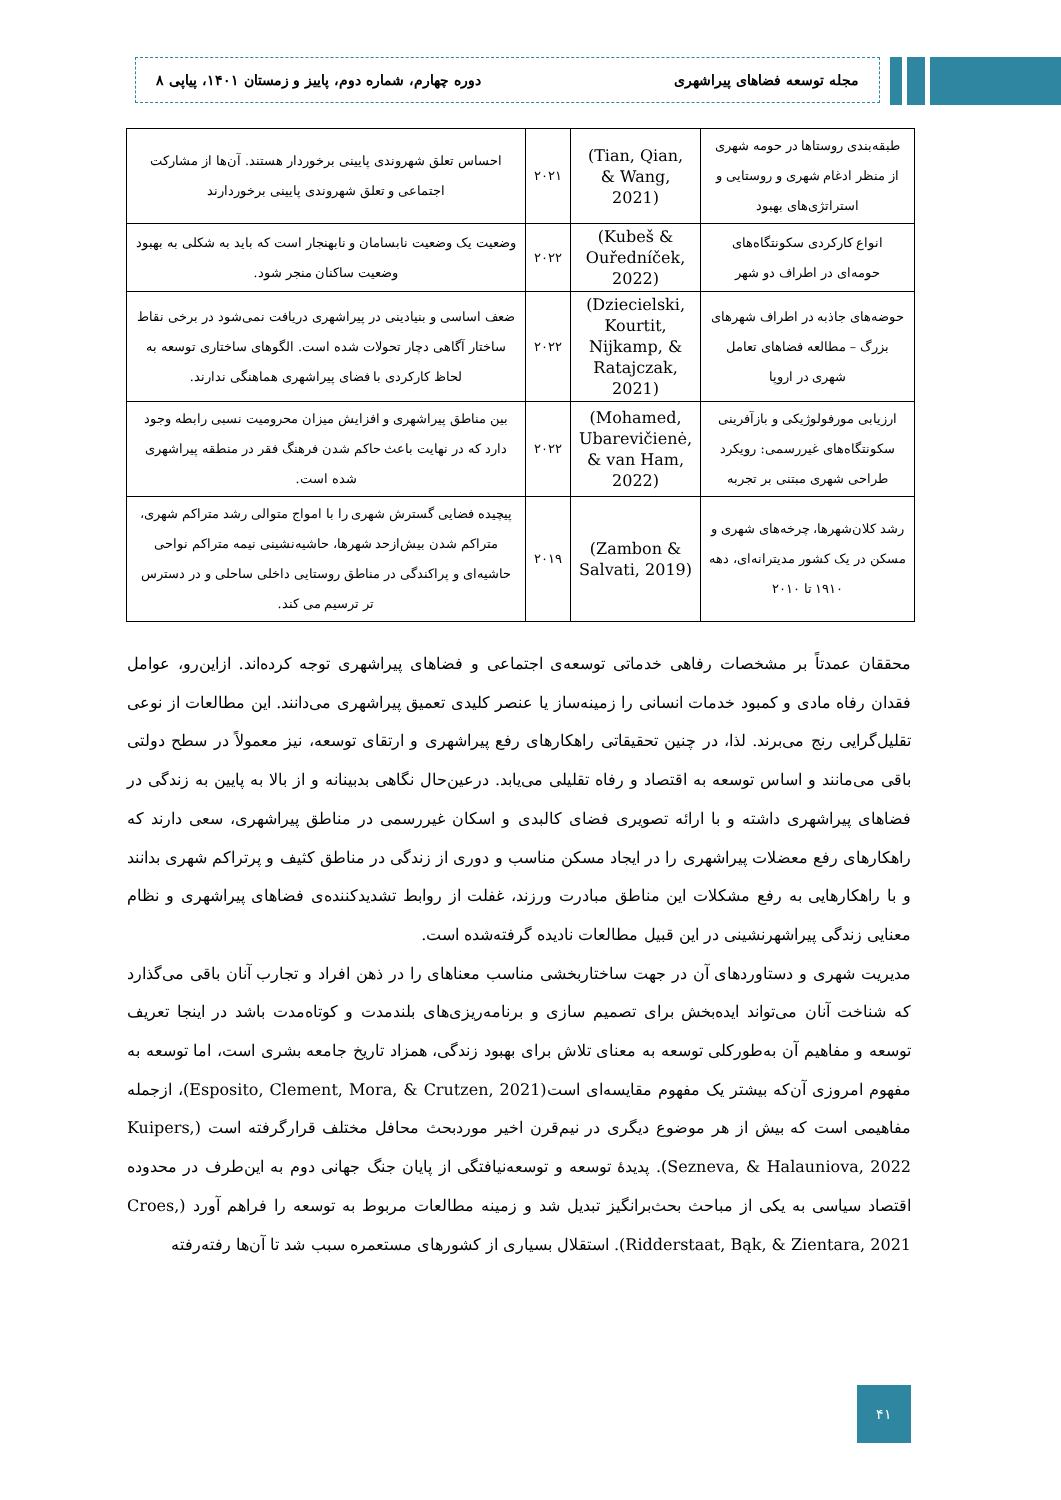مجله توسعه فضاهای پیراشهری دوره چهارم، شماره دوم، پاییز و زمستان ۱۴۰۱، پیاپی ۸
| طبقه‌بندی روستاها در حومه شهری از منظر ادغام شهری و روستایی و استراتژی‌های بهبود | (Tian, Qian, & Wang, 2021) | ۲۰۲۱ | احساس تعلق شهروندی پایینی برخوردار هستند. آن‌ها از مشارکت اجتماعی و تعلق شهروندی پایینی برخوردارند |
| انواع کارکردی سکونتگاه‌های حومه‌ای در اطراف دو شهر | (Kubeš & Ouředníček, 2022) | ۲۰۲۲ | وضعیت یک وضعیت نابسامان و نابهنجار است که باید به شکلی به بهبود وضعیت ساکنان منجر شود. |
| حوضه‌های جاذبه در اطراف شهرهای بزرگ – مطالعه فضاهای تعامل شهری در اروپا | (Dziecielski, Kourtit, Nijkamp, & Ratajczak, 2021) | ۲۰۲۲ | ضعف اساسی و بنیادینی در پیراشهری دریافت نمی‌شود در برخی نقاط ساختار آگاهی دچار تحولات شده است. الگوهای ساختاری توسعه به لحاظ کارکردی با فضای پیراشهری هماهنگی ندارند. |
| ارزیابی مورفولوژیکی و بازآفرینی سکونتگاه‌های غیررسمی: رویکرد طراحی شهری مبتنی بر تجربه | (Mohamed, Ubarevičienė, & van Ham, 2022) | ۲۰۲۲ | بین مناطق پیراشهری و افزایش میزان محرومیت نسبی رابطه وجود دارد که در نهایت باعث حاکم شدن فرهنگ فقر در منطقه پیراشهری شده است. |
| رشد کلان‌شهرها، چرخه‌های شهری و مسکن در یک کشور مدیترانه‌ای، دهه ۱۹۱۰ تا ۲۰۱۰ | (Zambon & Salvati, 2019) | ۲۰۱۹ | پیچیده فضایی گسترش شهری را با امواج متوالی رشد متراکم شهری، متراکم شدن بیش‌ازحد شهرها، حاشیه‌نشینی نیمه متراکم نواحی حاشیه‌ای و پراکندگی در مناطق روستایی داخلی ساحلی و در دسترس تر ترسیم می کند. |
محققان عمدتاً بر مشخصات رفاهی خدماتی توسعه‌ی اجتماعی و فضاهای پیراشهری توجه کرده‌اند. ازاین‌رو، عوامل فقدان رفاه مادی و کمبود خدمات انسانی را زمینه‌ساز یا عنصر کلیدی تعمیق پیراشهری می‌دانند. این مطالعات از نوعی تقلیل‌گرایی رنج می‌برند. لذا، در چنین تحقیقاتی راهکارهای رفع پیراشهری و ارتقای توسعه، نیز معمولاً در سطح دولتی باقی می‌مانند و اساس توسعه به اقتصاد و رفاه تقلیلی می‌یابد. درعین‌حال نگاهی بدبینانه و از بالا به پایین به زندگی در فضاهای پیراشهری داشته و با ارائه تصویری فضای کالبدی و اسکان غیررسمی در مناطق پیراشهری، سعی دارند که راهکارهای رفع معضلات پیراشهری را در ایجاد مسکن مناسب و دوری از زندگی در مناطق کثیف و پرتراکم شهری بدانند و با راهکارهایی به رفع مشکلات این مناطق مبادرت ورزند، غفلت از روابط تشدیدکننده‌ی فضاهای پیراشهری و نظام معنایی زندگی پیراشهرنشینی در این قبیل مطالعات نادیده گرفته‌شده است.
مدیریت شهری و دستاوردهای آن در جهت ساختاربخشی مناسب معناهای را در ذهن افراد و تجارب آنان باقی می‌گذارد که شناخت آنان می‌تواند ایده‌بخش برای تصمیم سازی و برنامه‌ریزی‌های بلندمدت و کوتاه‌مدت باشد در اینجا تعریف توسعه و مفاهیم آن به‌طورکلی توسعه به معنای تلاش برای بهبود زندگی، همزاد تاریخ جامعه بشری است، اما توسعه به مفهوم امروزی آن‌که بیشتر یک مفهوم مقایسه‌ای است(Esposito, Clement, Mora, & Crutzen, 2021)، ازجمله مفاهیمی است که بیش از هر موضوع دیگری در نیم‌قرن اخیر موردبحث محافل مختلف قرارگرفته است (Kuipers, Sezneva, & Halauniova, 2022). پدیدهٔ توسعه و توسعه‌نیافتگی از پایان جنگ جهانی دوم به این‌طرف در محدوده اقتصاد سیاسی به یکی از مباحث بحث‌برانگیز تبدیل شد و زمینه مطالعات مربوط به توسعه را فراهم آورد (Croes, Ridderstaat, Bąk, & Zientara, 2021). استقلال بسیاری از کشورهای مستعمره سبب شد تا آن‌ها رفته‌رفته
۴۱